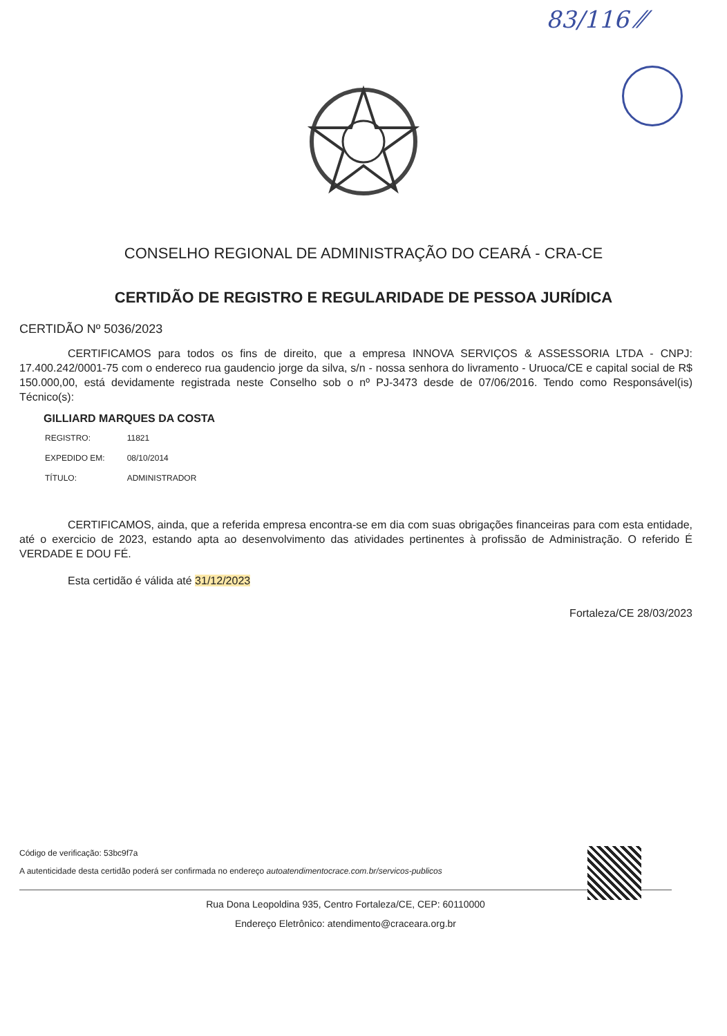83/116 ⁄⁄
CONSELHO REGIONAL DE ADMINISTRAÇÃO DO CEARÁ - CRA-CE
CERTIDÃO DE REGISTRO E REGULARIDADE DE PESSOA JURÍDICA
CERTIDÃO Nº 5036/2023
CERTIFICAMOS para todos os fins de direito, que a empresa INNOVA SERVIÇOS & ASSESSORIA LTDA - CNPJ: 17.400.242/0001-75 com o endereco rua gaudencio jorge da silva, s/n - nossa senhora do livramento - Uruoca/CE e capital social de R$ 150.000,00, está devidamente registrada neste Conselho sob o nº PJ-3473 desde de 07/06/2016. Tendo como Responsável(is) Técnico(s):
GILLIARD MARQUES DA COSTA
| REGISTRO: | 11821 |
| EXPEDIDO EM: | 08/10/2014 |
| TÍTULO: | ADMINISTRADOR |
CERTIFICAMOS, ainda, que a referida empresa encontra-se em dia com suas obrigações financeiras para com esta entidade, até o exercicio de 2023, estando apta ao desenvolvimento das atividades pertinentes à profissão de Administração. O referido É VERDADE E DOU FÉ.
Esta certidão é válida até 31/12/2023
Fortaleza/CE 28/03/2023
Código de verificação: 53bc9f7a
A autenticidade desta certidão poderá ser confirmada no endereço autoatendimentocrace.com.br/servicos-publicos
Rua Dona Leopoldina 935, Centro Fortaleza/CE, CEP: 60110000
Endereço Eletrônico: atendimento@craceara.org.br